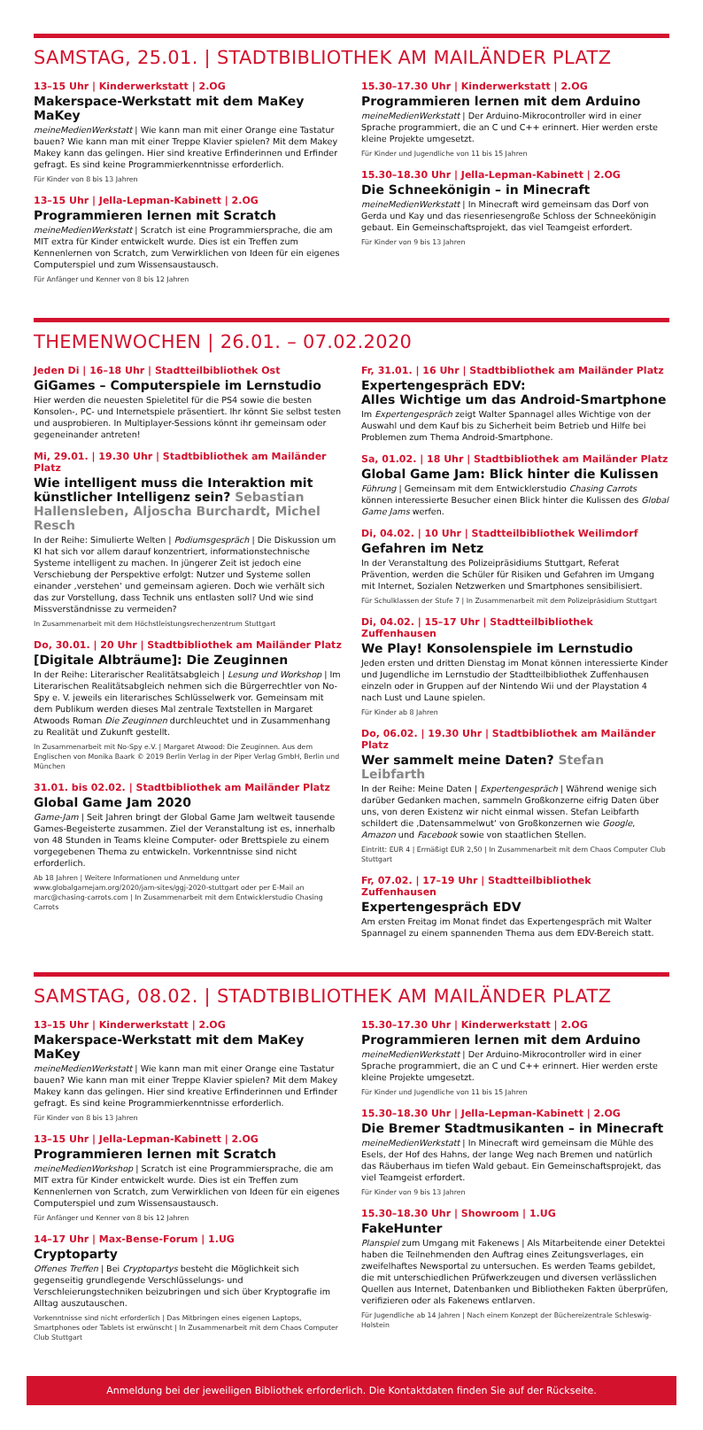SAMSTAG, 25.01. | STADTBIBLIOTHEK AM MAILÄNDER PLATZ
13–15 Uhr | Kinderwerkstatt | 2.OG
Makerspace-Werkstatt mit dem MaKey MaKey
meineMedienWerkstatt | Wie kann man mit einer Orange eine Tastatur bauen? Wie kann man mit einer Treppe Klavier spielen? Mit dem Makey Makey kann das gelingen. Hier sind kreative Erfinderinnen und Erfinder gefragt. Es sind keine Programmierkenntnisse erforderlich.
Für Kinder von 8 bis 13 Jahren
13–15 Uhr | Jella-Lepman-Kabinett | 2.OG
Programmieren lernen mit Scratch
meineMedienWerkstatt | Scratch ist eine Programmiersprache, die am MIT extra für Kinder entwickelt wurde. Dies ist ein Treffen zum Kennenlernen von Scratch, zum Verwirklichen von Ideen für ein eigenes Computerspiel und zum Wissensaustausch.
Für Anfänger und Kenner von 8 bis 12 Jahren
15.30–17.30 Uhr | Kinderwerkstatt | 2.OG
Programmieren lernen mit dem Arduino
meineMedienWerkstatt | Der Arduino-Mikrocontroller wird in einer Sprache programmiert, die an C und C++ erinnert. Hier werden erste kleine Projekte umgesetzt.
Für Kinder und Jugendliche von 11 bis 15 Jahren
15.30–18.30 Uhr | Jella-Lepman-Kabinett | 2.OG
Die Schneekönigin – in Minecraft
meineMedienWerkstatt | In Minecraft wird gemeinsam das Dorf von Gerda und Kay und das riesenriesengroße Schloss der Schneekönigin gebaut. Ein Gemeinschaftsprojekt, das viel Teamgeist erfordert.
Für Kinder von 9 bis 13 Jahren
THEMENWOCHEN | 26.01. – 07.02.2020
Jeden Di | 16–18 Uhr | Stadtteilbibliothek Ost
GiGames – Computerspiele im Lernstudio
Hier werden die neuesten Spieletitel für die PS4 sowie die besten Konsolen-, PC- und Internetspiele präsentiert. Ihr könnt Sie selbst testen und ausprobieren. In Multiplayer-Sessions könnt ihr gemeinsam oder gegeneinander antreten!
Mi, 29.01. | 19.30 Uhr | Stadtbibliothek am Mailänder Platz
Wie intelligent muss die Interaktion mit künstlicher Intelligenz sein? Sebastian Hallensleben, Aljoscha Burchardt, Michel Resch
In der Reihe: Simulierte Welten | Podiumsgespräch | Die Diskussion um KI hat sich vor allem darauf konzentriert, informationstechnische Systeme intelligent zu machen. In jüngerer Zeit ist jedoch eine Verschiebung der Perspektive erfolgt: Nutzer und Systeme sollen einander ‚verstehen‘ und gemeinsam agieren. Doch wie verhält sich das zur Vorstellung, dass Technik uns entlasten soll? Und wie sind Missverständnisse zu vermeiden?
In Zusammenarbeit mit dem Höchstleistungsrechenzentrum Stuttgart
Do, 30.01. | 20 Uhr | Stadtbibliothek am Mailänder Platz
[Digitale Albträume]: Die Zeuginnen
In der Reihe: Literarischer Realitätsabgleich | Lesung und Workshop | Im Literarischen Realitätsabgleich nehmen sich die Bürgerrechtler von No-Spy e. V. jeweils ein literarisches Schlüsselwerk vor. Gemeinsam mit dem Publikum werden dieses Mal zentrale Textstellen in Margaret Atwoods Roman Die Zeuginnen durchleuchtet und in Zusammenhang zu Realität und Zukunft gestellt.
In Zusammenarbeit mit No-Spy e.V. | Margaret Atwood: Die Zeuginnen. Aus dem Englischen von Monika Baark © 2019 Berlin Verlag in der Piper Verlag GmbH, Berlin und München
31.01. bis 02.02. | Stadtbibliothek am Mailänder Platz
Global Game Jam 2020
Game-Jam | Seit Jahren bringt der Global Game Jam weltweit tausende Games-Begeisterte zusammen. Ziel der Veranstaltung ist es, innerhalb von 48 Stunden in Teams kleine Computer- oder Brettspiele zu einem vorgegebenen Thema zu entwickeln. Vorkenntnisse sind nicht erforderlich.
Ab 18 Jahren | Weitere Informationen und Anmeldung unter www.globalgamejam.org/2020/jam-sites/ggj-2020-stuttgart oder per E-Mail an marc@chasing-carrots.com | In Zusammenarbeit mit dem Entwicklerstudio Chasing Carrots
Fr, 31.01. | 16 Uhr | Stadtbibliothek am Mailänder Platz
Expertengespräch EDV:
Alles Wichtige um das Android-Smartphone
Im Expertengespräch zeigt Walter Spannagel alles Wichtige von der Auswahl und dem Kauf bis zu Sicherheit beim Betrieb und Hilfe bei Problemen zum Thema Android-Smartphone.
Sa, 01.02. | 18 Uhr | Stadtbibliothek am Mailänder Platz
Global Game Jam: Blick hinter die Kulissen
Führung | Gemeinsam mit dem Entwicklerstudio Chasing Carrots können interessierte Besucher einen Blick hinter die Kulissen des Global Game Jams werfen.
Di, 04.02. | 10 Uhr | Stadtteilbibliothek Weilimdorf
Gefahren im Netz
In der Veranstaltung des Polizeipräsidiums Stuttgart, Referat Prävention, werden die Schüler für Risiken und Gefahren im Umgang mit Internet, Sozialen Netzwerken und Smartphones sensibilisiert.
Für Schulklassen der Stufe 7 | In Zusammenarbeit mit dem Polizeipräsidium Stuttgart
Di, 04.02. | 15–17 Uhr | Stadtteilbibliothek Zuffenhausen
We Play! Konsolenspiele im Lernstudio
Jeden ersten und dritten Dienstag im Monat können interessierte Kinder und Jugendliche im Lernstudio der Stadtteilbibliothek Zuffenhausen einzeln oder in Gruppen auf der Nintendo Wii und der Playstation 4 nach Lust und Laune spielen.
Für Kinder ab 8 Jahren
Do, 06.02. | 19.30 Uhr | Stadtbibliothek am Mailänder Platz
Wer sammelt meine Daten? Stefan Leibfarth
In der Reihe: Meine Daten | Expertengespräch | Während wenige sich darüber Gedanken machen, sammeln Großkonzerne eifrig Daten über uns, von deren Existenz wir nicht einmal wissen. Stefan Leibfarth schildert die ‚Datensammelwut‘ von Großkonzernen wie Google, Amazon und Facebook sowie von staatlichen Stellen.
Eintritt: EUR 4 | Ermäßigt EUR 2,50 | In Zusammenarbeit mit dem Chaos Computer Club Stuttgart
Fr, 07.02. | 17–19 Uhr | Stadtteilbibliothek Zuffenhausen
Expertengespräch EDV
Am ersten Freitag im Monat findet das Expertengespräch mit Walter Spannagel zu einem spannenden Thema aus dem EDV-Bereich statt.
SAMSTAG, 08.02. | STADTBIBLIOTHEK AM MAILÄNDER PLATZ
13–15 Uhr | Kinderwerkstatt | 2.OG
Makerspace-Werkstatt mit dem MaKey MaKey
meineMedienWerkstatt | Wie kann man mit einer Orange eine Tastatur bauen? Wie kann man mit einer Treppe Klavier spielen? Mit dem Makey Makey kann das gelingen. Hier sind kreative Erfinderinnen und Erfinder gefragt. Es sind keine Programmierkenntnisse erforderlich.
Für Kinder von 8 bis 13 Jahren
13–15 Uhr | Jella-Lepman-Kabinett | 2.OG
Programmieren lernen mit Scratch
meineMedienWorkshop | Scratch ist eine Programmiersprache, die am MIT extra für Kinder entwickelt wurde. Dies ist ein Treffen zum Kennenlernen von Scratch, zum Verwirklichen von Ideen für ein eigenes Computerspiel und zum Wissensaustausch.
Für Anfänger und Kenner von 8 bis 12 Jahren
14–17 Uhr | Max-Bense-Forum | 1.UG
Cryptoparty
Offenes Treffen | Bei Cryptopartys besteht die Möglichkeit sich gegenseitig grundlegende Verschlüsselungs- und Verschleierungstechniken beizubringen und sich über Kryptografie im Alltag auszutauschen.
Vorkenntnisse sind nicht erforderlich | Das Mitbringen eines eigenen Laptops, Smartphones oder Tablets ist erwünscht | In Zusammenarbeit mit dem Chaos Computer Club Stuttgart
15.30–17.30 Uhr | Kinderwerkstatt | 2.OG
Programmieren lernen mit dem Arduino
meineMedienWerkstatt | Der Arduino-Mikrocontroller wird in einer Sprache programmiert, die an C und C++ erinnert. Hier werden erste kleine Projekte umgesetzt.
Für Kinder und Jugendliche von 11 bis 15 Jahren
15.30–18.30 Uhr | Jella-Lepman-Kabinett | 2.OG
Die Bremer Stadtmusikanten – in Minecraft
meineMedienWerkstatt | In Minecraft wird gemeinsam die Mühle des Esels, der Hof des Hahns, der lange Weg nach Bremen und natürlich das Räuberhaus im tiefen Wald gebaut. Ein Gemeinschaftsprojekt, das viel Teamgeist erfordert.
Für Kinder von 9 bis 13 Jahren
15.30–18.30 Uhr | Showroom | 1.UG
FakeHunter
Planspiel zum Umgang mit Fakenews | Als Mitarbeitende einer Detektei haben die Teilnehmenden den Auftrag eines Zeitungsverlages, ein zweifelhaftes Newsportal zu untersuchen. Es werden Teams gebildet, die mit unterschiedlichen Prüfwerkzeugen und diversen verlässlichen Quellen aus Internet, Datenbanken und Bibliotheken Fakten überprüfen, verifizieren oder als Fakenews entlarven.
Für Jugendliche ab 14 Jahren | Nach einem Konzept der Büchereizentrale Schleswig-Holstein
Anmeldung bei der jeweiligen Bibliothek erforderlich. Die Kontaktdaten finden Sie auf der Rückseite.